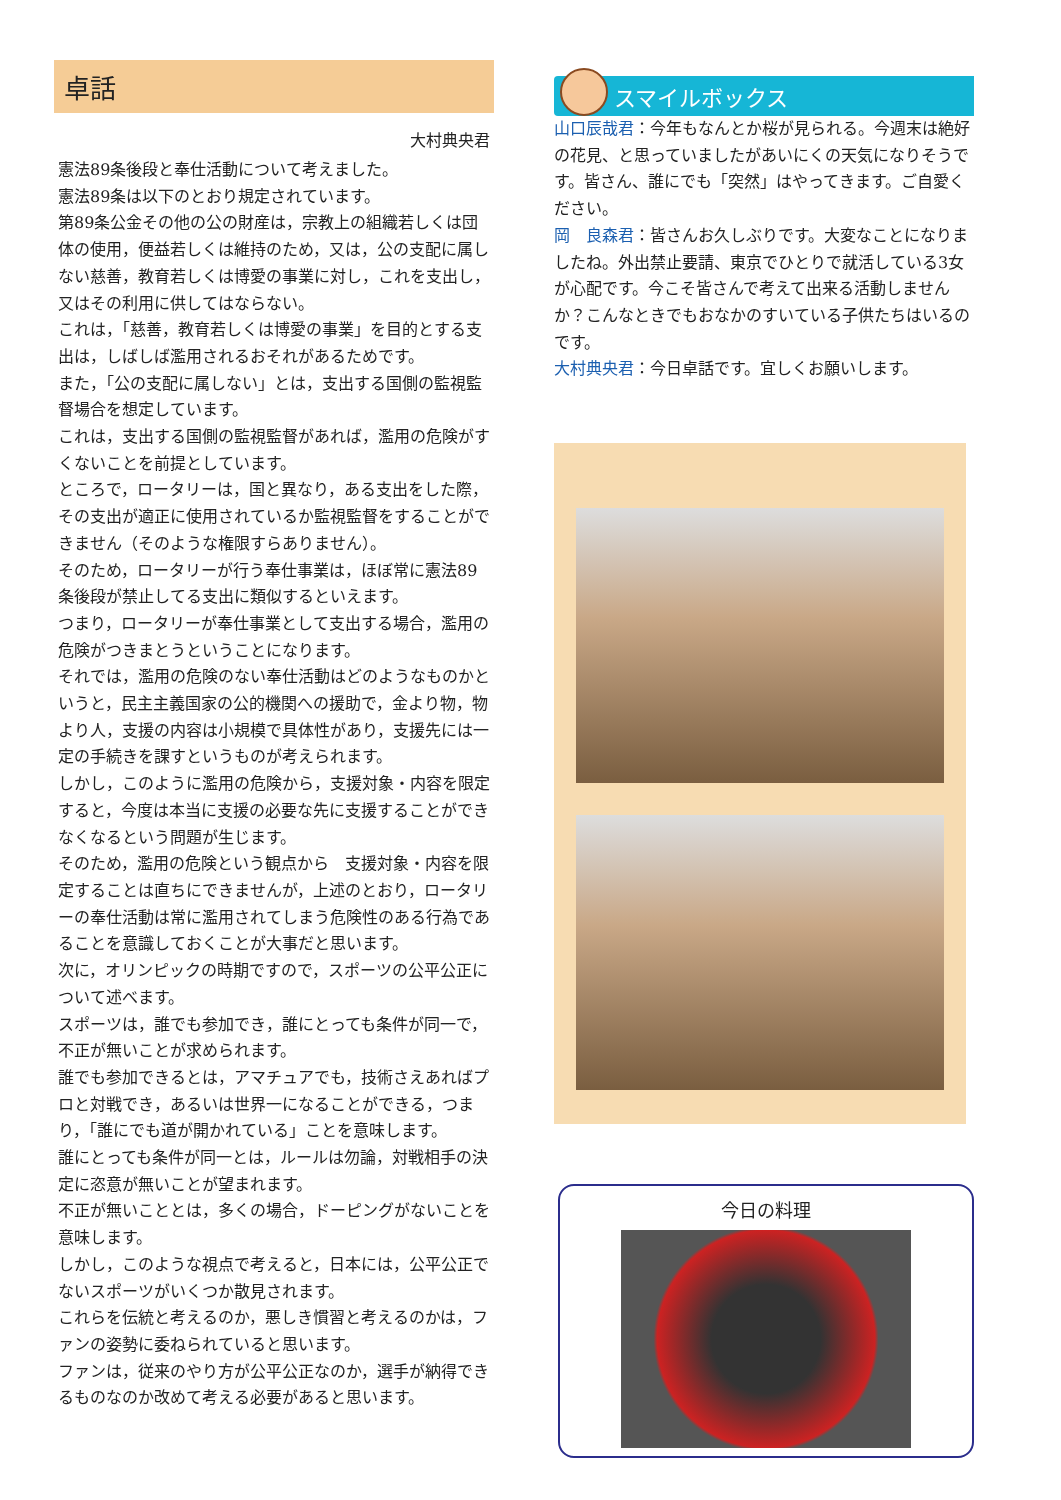卓話
大村典央君
憲法89条後段と奉仕活動について考えました。
憲法89条は以下のとおり規定されています。
第89条公金その他の公の財産は，宗教上の組織若しくは団体の使用，便益若しくは維持のため，又は，公の支配に属しない慈善，教育若しくは博愛の事業に対し，これを支出し，又はその利用に供してはならない。
これは，「慈善，教育若しくは博愛の事業」を目的とする支出は，しばしば濫用されるおそれがあるためです。
また，「公の支配に属しない」とは，支出する国側の監視監督場合を想定しています。
これは，支出する国側の監視監督があれば，濫用の危険がすくないことを前提としています。
ところで，ロータリーは，国と異なり，ある支出をした際，その支出が適正に使用されているか監視監督をすることができません（そのような権限すらありません）。
そのため，ロータリーが行う奉仕事業は，ほぼ常に憲法89条後段が禁止してる支出に類似するといえます。
つまり，ロータリーが奉仕事業として支出する場合，濫用の危険がつきまとうということになります。
それでは，濫用の危険のない奉仕活動はどのようなものかというと，民主主義国家の公的機関への援助で，金より物，物より人，支援の内容は小規模で具体性があり，支援先には一定の手続きを課すというものが考えられます。
しかし，このように濫用の危険から，支援対象・内容を限定すると，今度は本当に支援の必要な先に支援することができなくなるという問題が生じます。
そのため，濫用の危険という観点から　支援対象・内容を限定することは直ちにできませんが，上述のとおり，ロータリーの奉仕活動は常に濫用されてしまう危険性のある行為であることを意識しておくことが大事だと思います。
次に，オリンピックの時期ですので，スポーツの公平公正について述べます。
スポーツは，誰でも参加でき，誰にとっても条件が同一で，不正が無いことが求められます。
誰でも参加できるとは，アマチュアでも，技術さえあればプロと対戦でき，あるいは世界一になることができる，つまり，「誰にでも道が開かれている」ことを意味します。
誰にとっても条件が同一とは，ルールは勿論，対戦相手の決定に恣意が無いことが望まれます。
不正が無いこととは，多くの場合，ドーピングがないことを意味します。
しかし，このような視点で考えると，日本には，公平公正でないスポーツがいくつか散見されます。
これらを伝統と考えるのか，悪しき慣習と考えるのかは，ファンの姿勢に委ねられていると思います。
ファンは，従来のやり方が公平公正なのか，選手が納得できるものなのか改めて考える必要があると思います。
スマイルボックス
山口辰哉君：今年もなんとか桜が見られる。今週末は絶好の花見、と思っていましたがあいにくの天気になりそうです。皆さん、誰にでも「突然」はやってきます。ご自愛ください。
岡　良森君：皆さんお久しぶりです。大変なことになりましたね。外出禁止要請、東京でひとりで就活している3女が心配です。今こそ皆さんで考えて出来る活動しませんか？こんなときでもおなかのすいている子供たちはいるのです。
大村典央君：今日卓話です。宜しくお願いします。
今日の料理